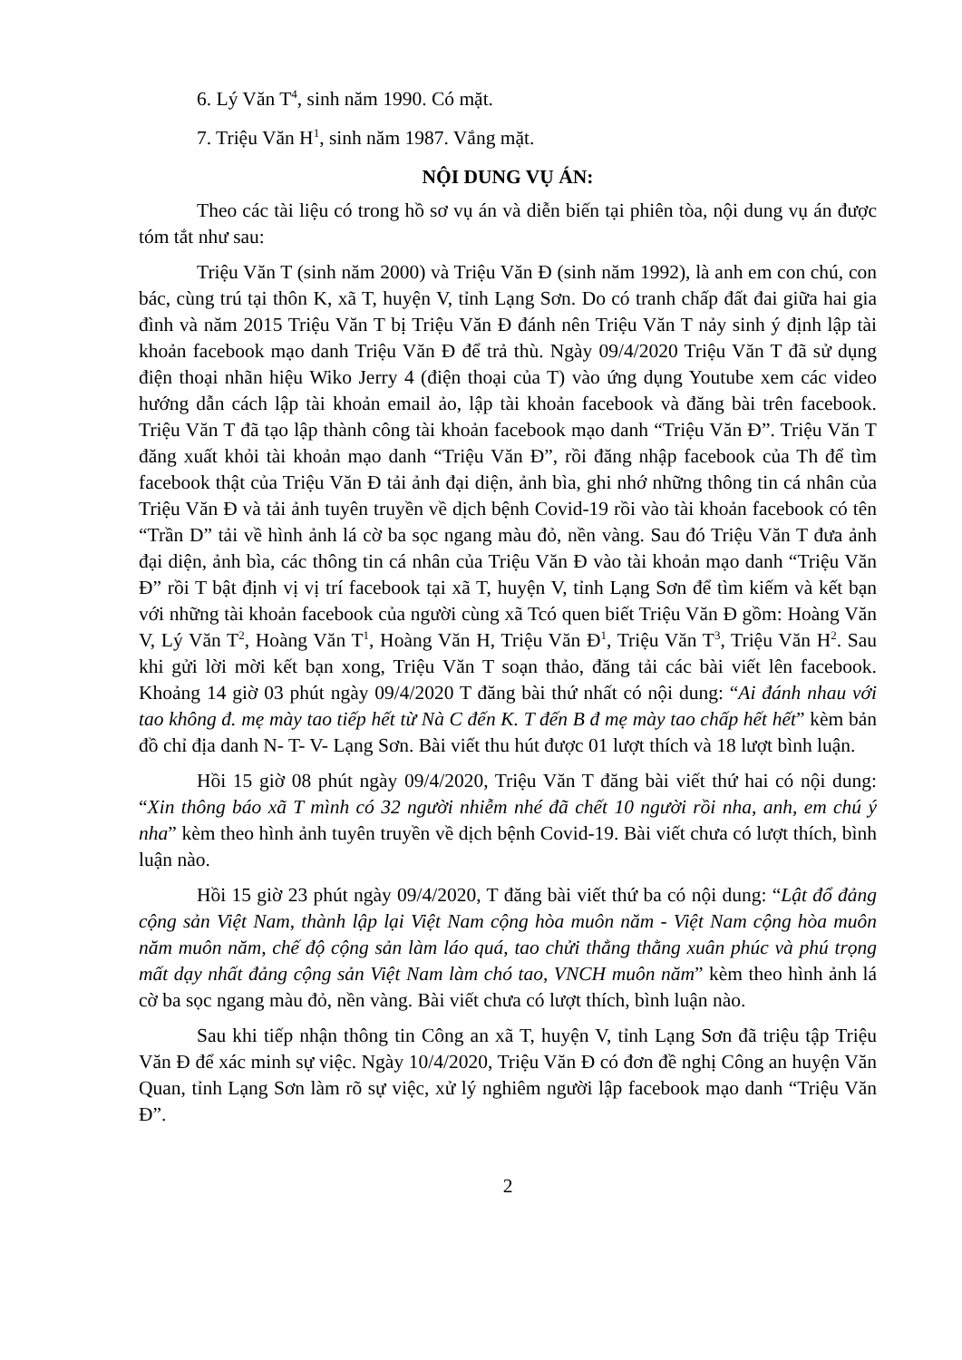6. Lý Văn T<sup>4</sup>, sinh năm 1990. Có mặt.
7. Triệu Văn H<sup>1</sup>, sinh năm 1987. Vắng mặt.
NỘI DUNG VỤ ÁN:
Theo các tài liệu có trong hồ sơ vụ án và diễn biến tại phiên tòa, nội dung vụ án được tóm tắt như sau:
Triệu Văn T (sinh năm 2000) và Triệu Văn Đ (sinh năm 1992), là anh em con chú, con bác, cùng trú tại thôn K, xã T, huyện V, tỉnh Lạng Sơn. Do có tranh chấp đất đai giữa hai gia đình và năm 2015 Triệu Văn T bị Triệu Văn Đ đánh nên Triệu Văn T nảy sinh ý định lập tài khoản facebook mạo danh Triệu Văn Đ để trả thù. Ngày 09/4/2020 Triệu Văn T đã sử dụng điện thoại nhãn hiệu Wiko Jerry 4 (điện thoại của T) vào ứng dụng Youtube xem các video hướng dẫn cách lập tài khoản email ảo, lập tài khoản facebook và đăng bài trên facebook. Triệu Văn T đã tạo lập thành công tài khoản facebook mạo danh “Triệu Văn Đ”. Triệu Văn T đăng xuất khỏi tài khoản mạo danh “Triệu Văn Đ”, rồi đăng nhập facebook của Th để tìm facebook thật của Triệu Văn Đ tải ảnh đại diện, ảnh bìa, ghi nhớ những thông tin cá nhân của Triệu Văn Đ và tải ảnh tuyên truyền về dịch bệnh Covid-19 rồi vào tài khoản facebook có tên “Trần D” tải về hình ảnh lá cờ ba sọc ngang màu đỏ, nền vàng. Sau đó Triệu Văn T đưa ảnh đại diện, ảnh bìa, các thông tin cá nhân của Triệu Văn Đ vào tài khoản mạo danh “Triệu Văn Đ” rồi T bật định vị vị trí facebook tại xã T, huyện V, tỉnh Lạng Sơn để tìm kiếm và kết bạn với những tài khoản facebook của người cùng xã Tcó quen biết Triệu Văn Đ gồm: Hoàng Văn V, Lý Văn T<sup>2</sup>, Hoàng Văn T<sup>1</sup>, Hoàng Văn H, Triệu Văn Đ<sup>1</sup>, Triệu Văn T<sup>3</sup>, Triệu Văn H<sup>2</sup>. Sau khi gửi lời mời kết bạn xong, Triệu Văn T soạn thảo, đăng tải các bài viết lên facebook. Khoảng 14 giờ 03 phút ngày 09/4/2020 T đăng bài thứ nhất có nội dung: “Ai đánh nhau với tao không đ. mẹ mày tao tiếp hết từ Nà C đến K. T đến B đ mẹ mày tao chấp hết hết” kèm bản đồ chỉ địa danh N- T- V- Lạng Sơn. Bài viết thu hút được 01 lượt thích và 18 lượt bình luận.
Hồi 15 giờ 08 phút ngày 09/4/2020, Triệu Văn T đăng bài viết thứ hai có nội dung: “Xin thông báo xã T mình có 32 người nhiễm nhé đã chết 10 người rồi nha, anh, em chú ý nha” kèm theo hình ảnh tuyên truyền về dịch bệnh Covid-19. Bài viết chưa có lượt thích, bình luận nào.
Hồi 15 giờ 23 phút ngày 09/4/2020, T đăng bài viết thứ ba có nội dung: “Lật đổ đảng cộng sản Việt Nam, thành lập lại Việt Nam cộng hòa muôn năm - Việt Nam cộng hòa muôn năm muôn năm, chế độ cộng sản làm láo quá, tao chửi thẳng thằng xuân phúc và phú trọng mất dạy nhất đảng cộng sản Việt Nam làm chó tao, VNCH muôn năm” kèm theo hình ảnh lá cờ ba sọc ngang màu đỏ, nền vàng. Bài viết chưa có lượt thích, bình luận nào.
Sau khi tiếp nhận thông tin Công an xã T, huyện V, tỉnh Lạng Sơn đã triệu tập Triệu Văn Đ để xác minh sự việc. Ngày 10/4/2020, Triệu Văn Đ có đơn đề nghị Công an huyện Văn Quan, tỉnh Lạng Sơn làm rõ sự việc, xử lý nghiêm người lập facebook mạo danh “Triệu Văn Đ”.
2